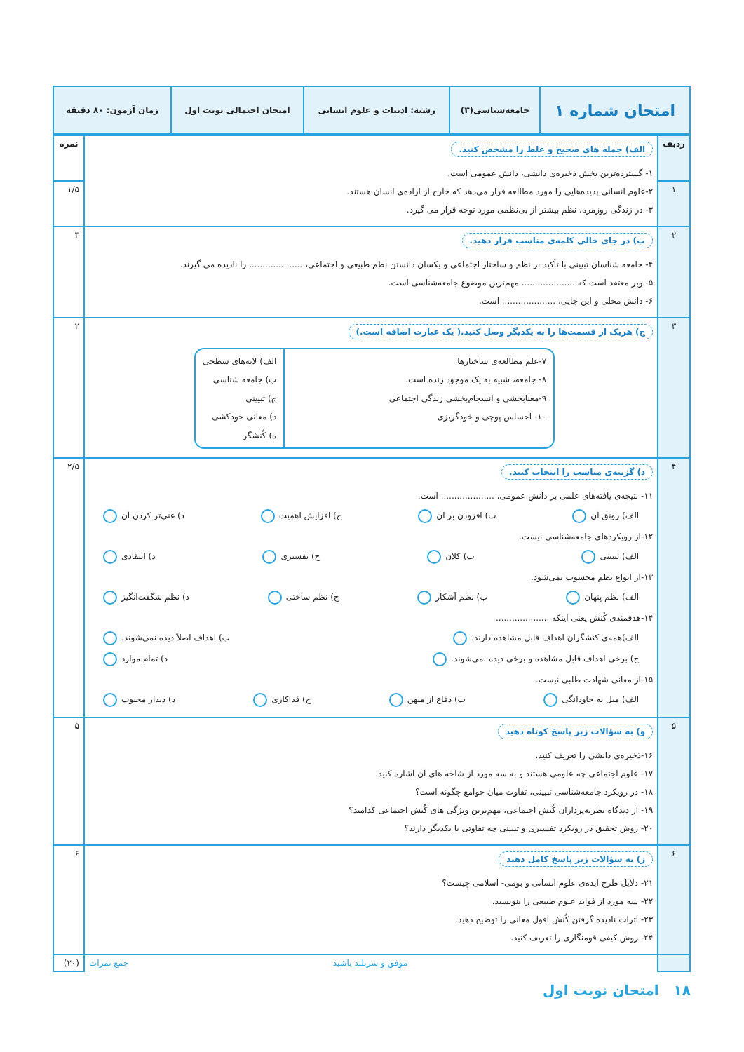| امتحان شماره ۱ | جامعه‌شناسی(۳) | رشته: ادبیات و علوم انسانی | امتحان احتمالی نوبت اول | زمان آزمون: ۸۰ دقیقه |
| ردیف | الف) جمله های صحیح و غلط را مشخص کنید. ۱- گسترده‌ترین بخش ذخیره‌ی دانشی، دانش عمومی است. ۲-علوم انسانی پدیده‌هایی را مورد مطالعه قرار می‌دهد که خارج از اراده‌ی انسان هستند. ۳- در زندگی روزمره، نظم بیشتر از بی‌نظمی مورد توجه قرار می گیرد. | نمره |
| ۱ | | ۱/۵ |
| ۲ | ب) در جای خالی کلمه‌ی مناسب قرار دهید. ۴- جامعه شناسان تبیینی با تأکید بر نظم و ساختار اجتماعی و یکسان دانستن نظم طبیعی و اجتماعی، .................... را نادیده می گیرند. ۵- وبر معتقد است که .................... مهم‌ترین موضوع جامعه‌شناسی است. ۶- دانش محلی و این جایی، .................... است. | ۳ |
| ۳ | ج) هریک از قسمت‌ها را به یکدیگر وصل کنید.( یک عبارت اضافه است.) ۷-علم مطالعه‌ی ساختارها ۸- جامعه، شبیه به یک موجود زنده است. ۹-معنابخشی و انسجام‌بخشی زندگی اجتماعی ۱۰- احساس پوچی و خودگریزی الف) لایه‌های سطحی ب) جامعه شناسی ج) تبیینی د) معانی خودکشی ه) کُنشگر | ۲ |
| ۴ | د) گزینه‌ی مناسب را انتخاب کنید. ۱۱- نتیجه‌ی یافته‌های علمی بر دانش عمومی، .................... است. الف) رونق آن ب) افزودن بر آن ج) افزایش اهمیت د) غنی‌تر کردن آن ۱۲-از رویکردهای جامعه‌شناسی نیست. الف) تبیینی ب) کلان ج) تفسیری د) انتقادی ۱۳-از انواع نظم محسوب نمی‌شود. الف) نظم پنهان ب) نظم آشکار ج) نظم ساختی د) نظم شگفت‌انگیز ۱۴-هدفمندی کُنش یعنی اینکه .................... الف)همه‌ی کنشگران اهداف قابل مشاهده دارند. ب) اهداف اصلاً دیده نمی‌شوند. ج) برخی اهداف قابل مشاهده و برخی دیده نمی‌شوند. د) تمام موارد ۱۵-از معانی شهادت طلبی نیست. الف) میل به جاودانگی ب) دفاع از میهن ج) فداکاری د) دیدار محبوب | ۲/۵ |
| ۵ | و) به سؤالات زیر پاسخ کوتاه دهید ۱۶-ذخیره‌ی دانشی را تعریف کنید. ۱۷- علوم اجتماعی چه علومی هستند و به سه مورد از شاخه های آن اشاره کنید. ۱۸- در رویکرد جامعه‌شناسی تبیینی، تفاوت میان جوامع چگونه است؟ ۱۹- از دیدگاه نظریه‌پردازان کُنش اجتماعی، مهم‌ترین ویژگی های کُنش اجتماعی کدامند؟ ۲۰- روش تحقیق در رویکرد تفسیری و تبیینی چه تفاوتی با یکدیگر دارند؟ | ۵ |
| ۶ | ز) به سؤالات زیر پاسخ کامل دهید ۲۱- دلایل طرح ایده‌ی علوم انسانی و بومی- اسلامی چیست؟ ۲۲- سه مورد از فواید علوم طبیعی را بنویسید. ۲۳- اثرات نادیده گرفتن کُنش افول معانی را توضیح دهید. ۲۴- روش کیفی قومنگاری را تعریف کنید. | ۶ |
| | موفق و سربلند باشید جمع نمرات | (۲۰) |
۱۸ امتحان نوبت اول